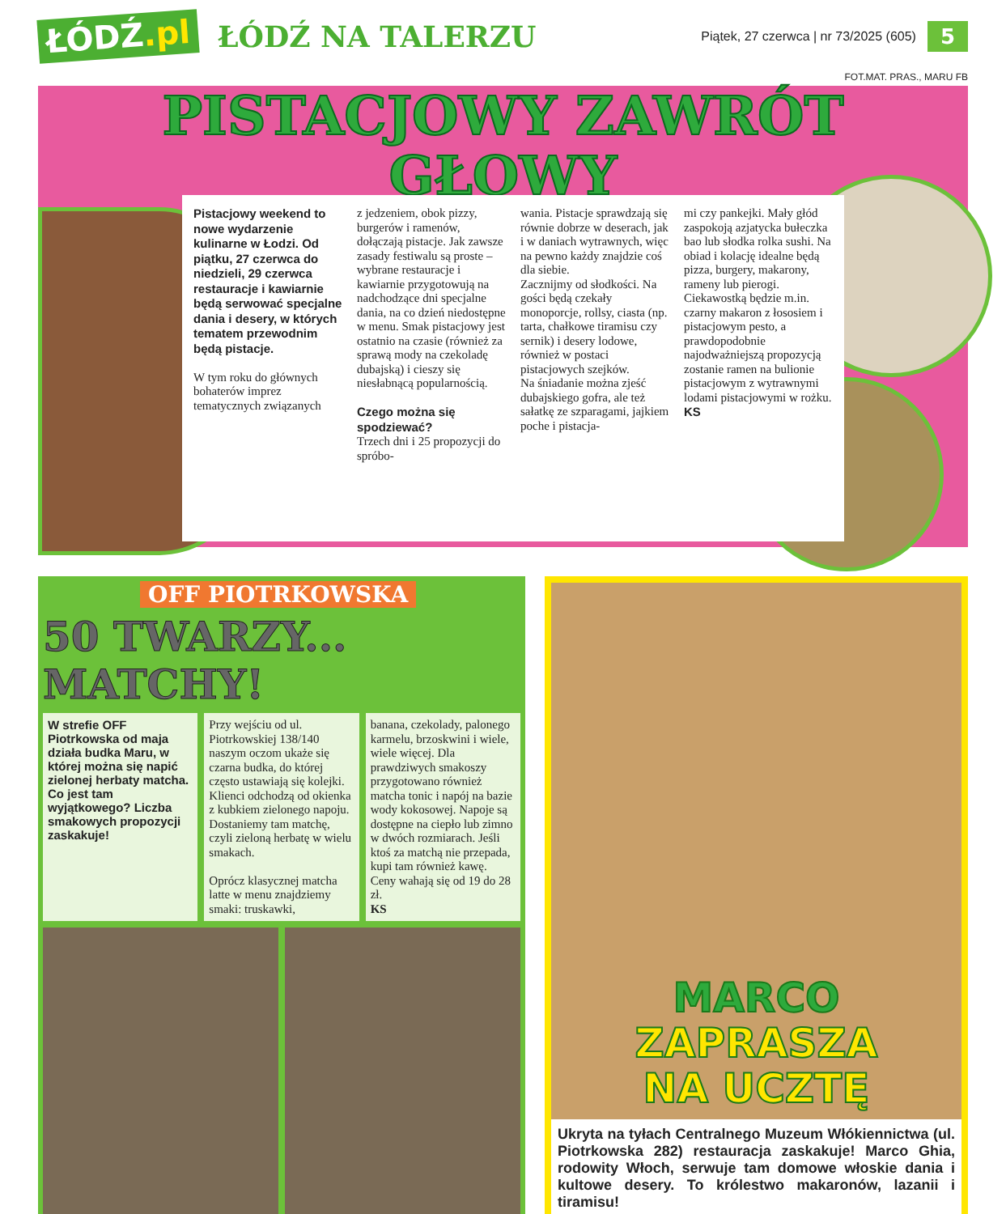ŁÓDŹ.pl
ŁÓDŹ NA TALERZU
Piątek, 27 czerwca | nr 73/2025 (605)
5
FOT.MAT. PRAS., MARU FB
PISTACJOWY ZAWRÓT
GŁOWY
Pistacjowy weekend to nowe wydarzenie kulinarne w Łodzi. Od piątku, 27 czerwca do niedzieli, 29 czerwca restauracje i kawiarnie będą serwować specjalne dania i desery, w których tematem przewodnim będą pistacje.
W tym roku do głównych bohaterów imprez tematycznych związanych
z jedzeniem, obok pizzy, burgerów i ramenów, dołączają pistacje. Jak zawsze zasady festiwalu są proste – wybrane restauracje i kawiarnie przygotowują na nadchodzące dni specjalne dania, na co dzień niedostępne w menu. Smak pistacjowy jest ostatnio na czasie (również za sprawą mody na czekoladę dubajską) i cieszy się niesłabnącą popularnością.
Czego można się spodziewać?
Trzech dni i 25 propozycji do spróbo-
wania. Pistacje sprawdzają się równie dobrze w deserach, jak i w daniach wytrawnych, więc na pewno każdy znajdzie coś dla siebie.
Zacznijmy od słodkości. Na gości będą czekały monoporcje, rollsy, ciasta (np. tarta, chałkowe tiramisu czy sernik) i desery lodowe, również w postaci pistacjowych szejków.
Na śniadanie można zjeść dubajskiego gofra, ale też sałatkę ze szparagami, jajkiem poche i pistacja-
mi czy pankejki. Mały głód zaspokoją azjatycka bułeczka bao lub słodka rolka sushi. Na obiad i kolację idealne będą pizza, burgery, makarony, rameny lub pierogi. Ciekawostką będzie m.in. czarny makaron z łososiem i pistacjowym pesto, a prawdopodobnie najodważniejszą propozycją zostanie ramen na bulionie pistacjowym z wytrawnymi lodami pistacjowymi w rożku.
KS
OFF PIOTRKOWSKA
50 TWARZY... MATCHY!
W strefie OFF Piotrkowska od maja działa budka Maru, w której można się napić zielonej herbaty matcha. Co jest tam wyjątkowego? Liczba smakowych propozycji zaskakuje!
Przy wejściu od ul. Piotrkowskiej 138/140 naszym oczom ukaże się czarna budka, do której często ustawiają się kolejki. Klienci odchodzą od okienka z kubkiem zielonego napoju. Dostaniemy tam matchę, czyli zieloną herbatę w wielu smakach.
Oprócz klasycznej matcha latte w menu znajdziemy smaki: truskawki,
banana, czekolady, palonego karmelu, brzoskwini i wiele, wiele więcej. Dla prawdziwych smakoszy przygotowano również matcha tonic i napój na bazie wody kokosowej. Napoje są dostępne na ciepło lub zimno w dwóch rozmiarach. Jeśli ktoś za matchą nie przepada, kupi tam również kawę. Ceny wahają się od 19 do 28 zł.
KS
MARCO
ZAPRASZA
NA UCZTĘ
Ukryta na tyłach Centralnego Muzeum Włókiennictwa (ul. Piotrkowska 282) restauracja zaskakuje! Marco Ghia, rodowity Włoch, serwuje tam domowe włoskie dania i kultowe desery. To królestwo makaronów, lazanii i tiramisu!